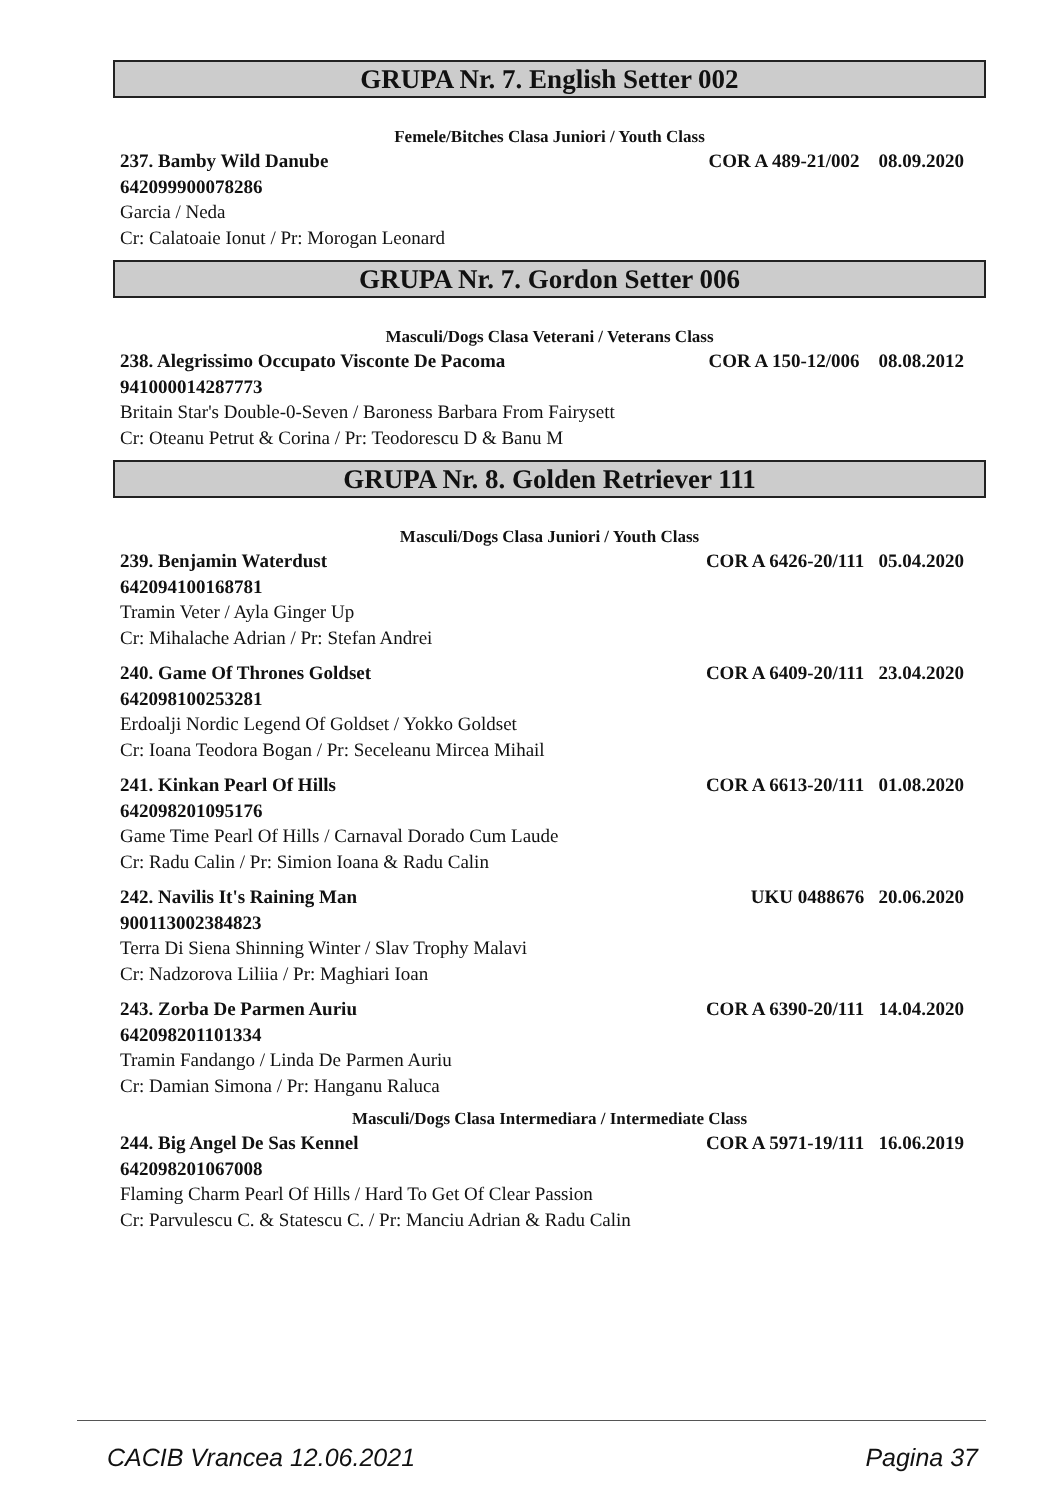GRUPA Nr. 7. English Setter 002
Femele/Bitches Clasa Juniori / Youth Class
237. Bamby Wild Danube COR A 489-21/002 08.09.2020
642099900078286
Garcia / Neda
Cr: Calatoaie Ionut / Pr: Morogan Leonard
GRUPA Nr. 7. Gordon Setter 006
Masculi/Dogs Clasa Veterani / Veterans Class
238. Alegrissimo Occupato Visconte De Pacoma COR A 150-12/006 08.08.2012
941000014287773
Britain Star's Double-0-Seven / Baroness Barbara From Fairysett
Cr: Oteanu Petrut & Corina / Pr: Teodorescu D & Banu M
GRUPA Nr. 8. Golden Retriever 111
Masculi/Dogs Clasa Juniori / Youth Class
239. Benjamin Waterdust COR A 6426-20/111 05.04.2020
642094100168781
Tramin Veter / Ayla Ginger Up
Cr: Mihalache Adrian / Pr: Stefan Andrei
240. Game Of Thrones Goldset COR A 6409-20/111 23.04.2020
642098100253281
Erdoalji Nordic Legend Of Goldset / Yokko Goldset
Cr: Ioana Teodora Bogan / Pr: Seceleanu Mircea Mihail
241. Kinkan Pearl Of Hills COR A 6613-20/111 01.08.2020
642098201095176
Game Time Pearl Of Hills / Carnaval Dorado Cum Laude
Cr: Radu Calin / Pr: Simion Ioana & Radu Calin
242. Navilis It's Raining Man UKU 0488676 20.06.2020
900113002384823
Terra Di Siena Shinning Winter / Slav Trophy Malavi
Cr: Nadzorova Liliia / Pr: Maghiari Ioan
243. Zorba De Parmen Auriu COR A 6390-20/111 14.04.2020
642098201101334
Tramin Fandango / Linda De Parmen Auriu
Cr: Damian Simona / Pr: Hanganu Raluca
Masculi/Dogs Clasa Intermediara / Intermediate Class
244. Big Angel De Sas Kennel COR A 5971-19/111 16.06.2019
642098201067008
Flaming Charm Pearl Of Hills / Hard To Get Of Clear Passion
Cr: Parvulescu C. & Statescu C. / Pr: Manciu Adrian & Radu Calin
CACIB Vrancea 12.06.2021 Pagina 37